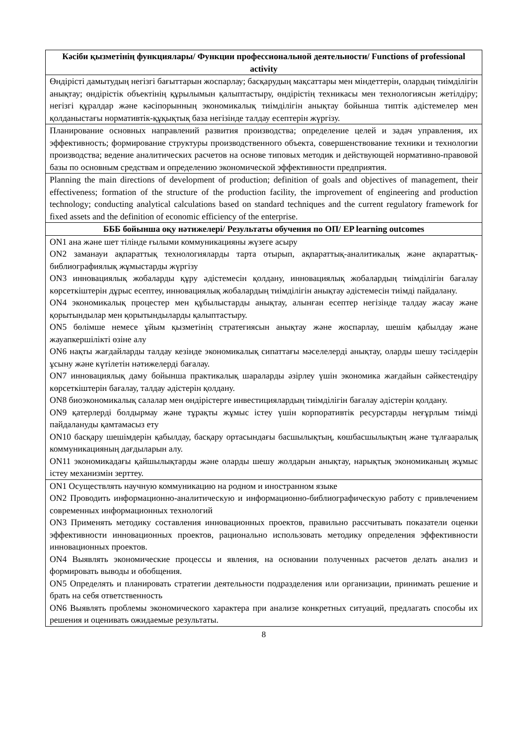| Кәсіби қызметінің функциялары/ Функции профессиональной деятельности/ Functions of professional activity |
| --- |
| Өндірісті дамытудың негізгі бағыттарын жоспарлау; басқарудың мақсаттары мен міндеттерін, олардың тиімділігін анықтау; өндірістік объектінің құрылымын қалыптастыру, өндірістің техникасы мен технологиясын жетілдіру; негізгі құралдар және кәсіпорынның экономикалық тиімділігін анықтау бойынша типтік әдістемелер мен қолданыстағы нормативтік-құқықтық база негізінде талдау есептерін жүргізу. |
| Планирование основных направлений развития производства; определение целей и задач управления, их эффективность; формирование структуры производственного объекта, совершенствование техники и технологии производства; ведение аналитических расчетов на основе типовых методик и действующей нормативно-правовой базы по основным средствам и определению экономической эффективности предприятия. |
| Planning the main directions of development of production; definition of goals and objectives of management, their effectiveness; formation of the structure of the production facility, the improvement of engineering and production technology; conducting analytical calculations based on standard techniques and the current regulatory framework for fixed assets and the definition of economic efficiency of the enterprise. |
| БББ бойынша оқу нәтижелері/ Результаты обучения по ОП/ EP learning outcomes |
| ON1 ана және шет тілінде ғылыми коммуникацияны жүзеге асыру ON2 заманауи ақпараттық технологияларды тарта отырып, ақпараттық-аналитикалық және ақпараттық-библиографиялық жұмыстарды жүргізу ON3 инновациялық жобаларды құру әдістемесін қолдану, инновациялық жобалардың тиімділігін бағалау көрсеткіштерін дұрыс есептеу, инновациялық жобалардың тиімділігін анықтау әдістемесін тиімді пайдалану. ON4 экономикалық процестер мен құбылыстарды анықтау, алынған есептер негізінде талдау жасау және қорытындылар мен қорытындыларды қалыптастыру. ON5 бөлімше немесе ұйым қызметінің стратегиясын анықтау және жоспарлау, шешім қабылдау және жауапкершілікті өзіне алу ON6 нақты жағдайларды талдау кезінде экономикалық сипаттағы мәселелерді анықтау, оларды шешу тәсілдерін ұсыну және күтілетін нәтижелерді бағалау. ON7 инновациялық даму бойынша практикалық шараларды әзірлеу үшін экономика жағдайын сәйкестендіру көрсеткіштерін бағалау, талдау әдістерін қолдану. ON8 биоэкономикалық салалар мен өндірістерге инвестициялардың тиімділігін бағалау әдістерін қолдану. ON9 қатерлерді болдырмау және тұрақты жұмыс істеу үшін корпоративтік ресурстарды неғұрлым тиімді пайдалануды қамтамасыз ету ON10 басқару шешімдерін қабылдау, басқару ортасындағы басшылықтың, көшбасшылықтың және тұлғааралық коммуникацияның дағдыларын алу. ON11 экономикадағы қайшылықтарды және оларды шешу жолдарын анықтау, нарықтық экономиканың жұмыс істеу механизмін зерттеу. |
| ON1 Осуществлять научную коммуникацию на родном и иностранном языке ON2 Проводить информационно-аналитическую и информационно-библиографическую работу с привлечением современных информационных технологий ON3 Применять методику составления инновационных проектов, правильно рассчитывать показатели оценки эффективности инновационных проектов, рационально использовать методику определения эффективности инновационных проектов. ON4 Выявлять экономические процессы и явления, на основании полученных расчетов делать анализ и формировать выводы и обобщения. ON5 Определять и планировать стратегии деятельности подразделения или организации, принимать решение и брать на себя ответственность ON6 Выявлять проблемы экономического характера при анализе конкретных ситуаций, предлагать способы их решения и оценивать ожидаемые результаты. |
8